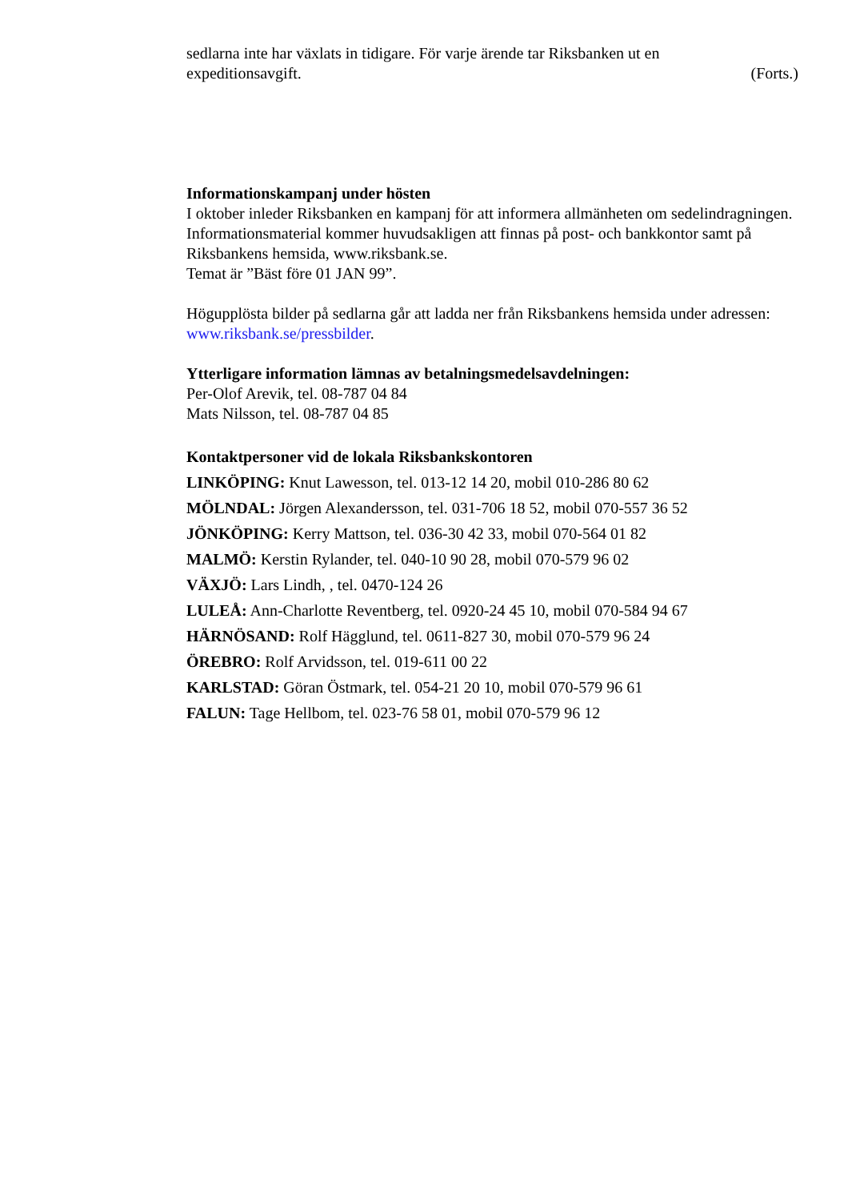sedlarna inte har växlats in tidigare. För varje ärende tar Riksbanken ut en
expeditionsavgift. (Forts.)
Informationskampanj under hösten
I oktober inleder Riksbanken en kampanj för att informera allmänheten om sedelindragningen. Informationsmaterial kommer huvudsakligen att finnas på post- och bankkontor samt på Riksbankens hemsida, www.riksbank.se.
Temat är ”Bäst före 01 JAN 99”.
Högupplösta bilder på sedlarna går att ladda ner från Riksbankens hemsida under adressen: www.riksbank.se/pressbilder.
Ytterligare information lämnas av betalningsmedelsavdelningen:
Per-Olof Arevik, tel. 08-787 04 84
Mats Nilsson, tel. 08-787 04 85
Kontaktpersoner vid de lokala Riksbankskontoren
LINKÖPING: Knut Lawesson, tel. 013-12 14 20, mobil 010-286 80 62
MÖLNDAL: Jörgen Alexandersson, tel. 031-706 18 52, mobil 070-557 36 52
JÖNKÖPING: Kerry Mattson, tel. 036-30 42 33, mobil 070-564 01 82
MALMÖ: Kerstin Rylander, tel. 040-10 90 28, mobil 070-579 96 02
VÄXJÖ: Lars Lindh, , tel. 0470-124 26
LULEÅ: Ann-Charlotte Reventberg, tel. 0920-24 45 10, mobil 070-584 94 67
HÄRNÖSAND: Rolf Hägglund, tel. 0611-827 30, mobil 070-579 96 24
ÖREBRO: Rolf Arvidsson, tel. 019-611 00 22
KARLSTAD: Göran Östmark, tel. 054-21 20 10, mobil 070-579 96 61
FALUN: Tage Hellbom, tel. 023-76 58 01, mobil 070-579 96 12